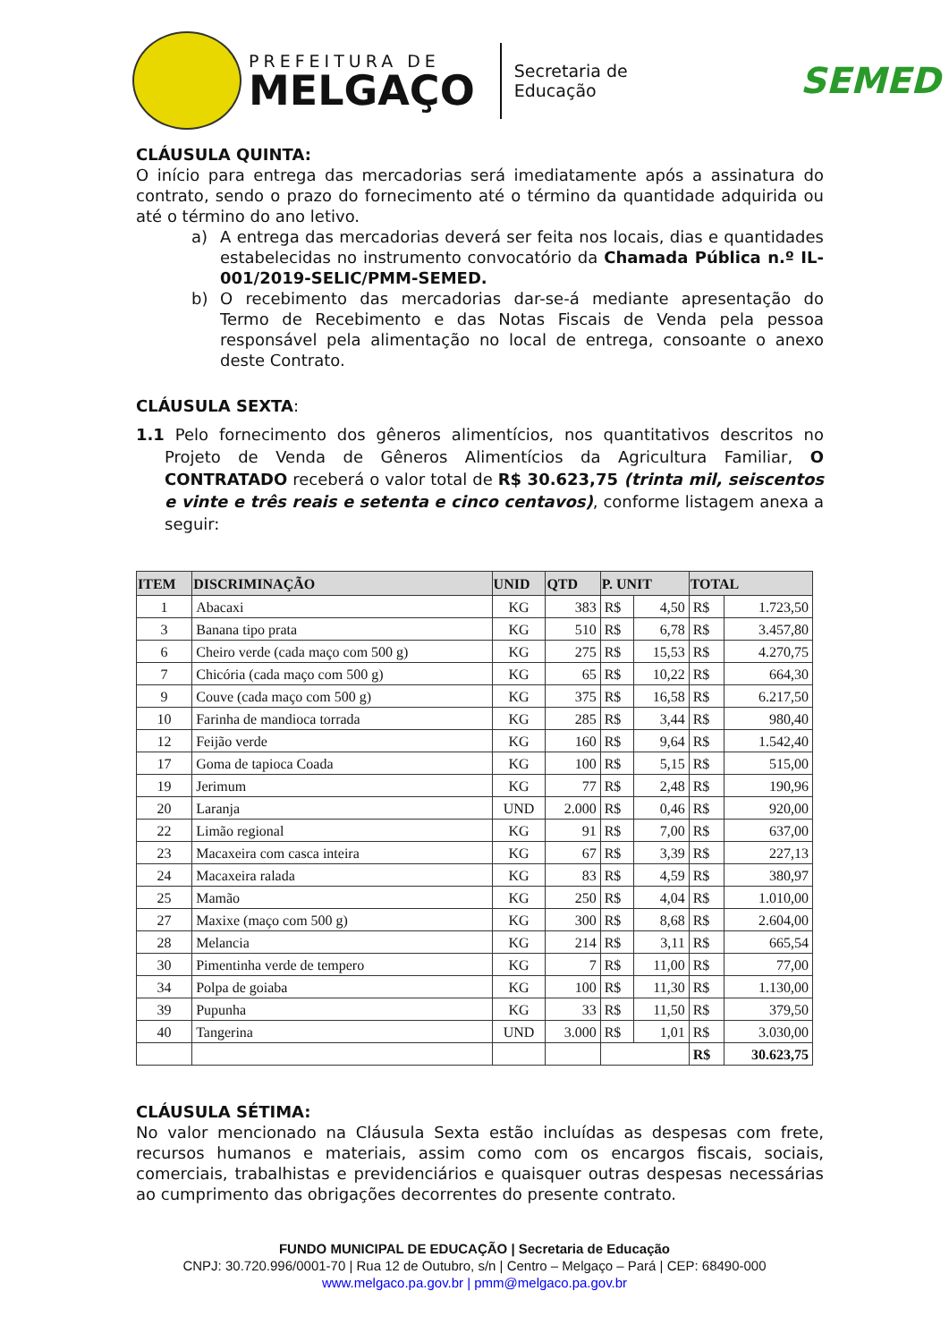PREFEITURA DE
MELGAÇO
Secretaria de
Educação
SEMED
CLÁUSULA QUINTA:
O início para entrega das mercadorias será imediatamente após a assinatura do contrato, sendo o prazo do fornecimento até o término da quantidade adquirida ou até o término do ano letivo.
a) A entrega das mercadorias deverá ser feita nos locais, dias e quantidades estabelecidas no instrumento convocatório da Chamada Pública n.º IL-001/2019-SELIC/PMM-SEMED.
b) O recebimento das mercadorias dar-se-á mediante apresentação do Termo de Recebimento e das Notas Fiscais de Venda pela pessoa responsável pela alimentação no local de entrega, consoante o anexo deste Contrato.
CLÁUSULA SEXTA:
1.1 Pelo fornecimento dos gêneros alimentícios, nos quantitativos descritos no Projeto de Venda de Gêneros Alimentícios da Agricultura Familiar, O CONTRATADO receberá o valor total de R$ 30.623,75 (trinta mil, seiscentos e vinte e três reais e setenta e cinco centavos), conforme listagem anexa a seguir:
| ITEM | DISCRIMINAÇÃO | UNID | QTD | P. UNIT | | TOTAL | |
| --- | --- | --- | --- | --- | --- | --- | --- |
| 1 | Abacaxi | KG | 383 | R$ | 4,50 | R$ | 1.723,50 |
| 3 | Banana tipo prata | KG | 510 | R$ | 6,78 | R$ | 3.457,80 |
| 6 | Cheiro verde (cada maço com 500 g) | KG | 275 | R$ | 15,53 | R$ | 4.270,75 |
| 7 | Chicória (cada maço com 500 g) | KG | 65 | R$ | 10,22 | R$ | 664,30 |
| 9 | Couve (cada maço com 500 g) | KG | 375 | R$ | 16,58 | R$ | 6.217,50 |
| 10 | Farinha de mandioca torrada | KG | 285 | R$ | 3,44 | R$ | 980,40 |
| 12 | Feijão verde | KG | 160 | R$ | 9,64 | R$ | 1.542,40 |
| 17 | Goma de tapioca Coada | KG | 100 | R$ | 5,15 | R$ | 515,00 |
| 19 | Jerimum | KG | 77 | R$ | 2,48 | R$ | 190,96 |
| 20 | Laranja | UND | 2.000 | R$ | 0,46 | R$ | 920,00 |
| 22 | Limão regional | KG | 91 | R$ | 7,00 | R$ | 637,00 |
| 23 | Macaxeira com casca inteira | KG | 67 | R$ | 3,39 | R$ | 227,13 |
| 24 | Macaxeira ralada | KG | 83 | R$ | 4,59 | R$ | 380,97 |
| 25 | Mamão | KG | 250 | R$ | 4,04 | R$ | 1.010,00 |
| 27 | Maxixe (maço com 500 g) | KG | 300 | R$ | 8,68 | R$ | 2.604,00 |
| 28 | Melancia | KG | 214 | R$ | 3,11 | R$ | 665,54 |
| 30 | Pimentinha verde de tempero | KG | 7 | R$ | 11,00 | R$ | 77,00 |
| 34 | Polpa de goiaba | KG | 100 | R$ | 11,30 | R$ | 1.130,00 |
| 39 | Pupunha | KG | 33 | R$ | 11,50 | R$ | 379,50 |
| 40 | Tangerina | UND | 3.000 | R$ | 1,01 | R$ | 3.030,00 |
| | | | | | | R$ | 30.623,75 |
CLÁUSULA SÉTIMA:
No valor mencionado na Cláusula Sexta estão incluídas as despesas com frete, recursos humanos e materiais, assim como com os encargos fiscais, sociais, comerciais, trabalhistas e previdenciários e quaisquer outras despesas necessárias ao cumprimento das obrigações decorrentes do presente contrato.
FUNDO MUNICIPAL DE EDUCAÇÃO | Secretaria de Educação
CNPJ: 30.720.996/0001-70 | Rua 12 de Outubro, s/n | Centro – Melgaço – Pará | CEP: 68490-000
www.melgaco.pa.gov.br | pmm@melgaco.pa.gov.br